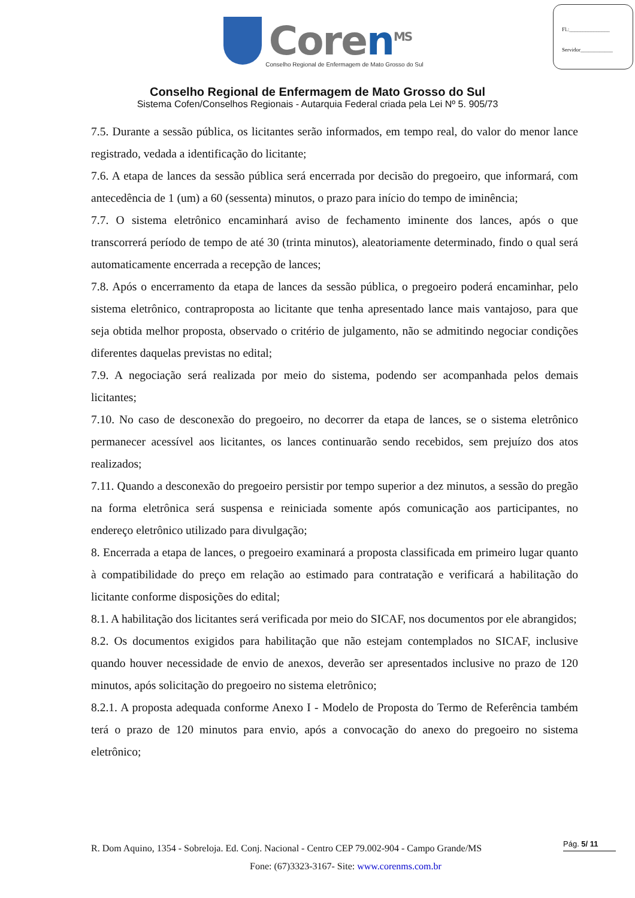Fl.:_______________
Servidor____________
Coren<sup>MS</sup>
Conselho Regional de Enfermagem de Mato Grosso do Sul
Conselho Regional de Enfermagem de Mato Grosso do Sul
Sistema Cofen/Conselhos Regionais - Autarquia Federal criada pela Lei Nº 5. 905/73
7.5. Durante a sessão pública, os licitantes serão informados, em tempo real, do valor do menor lance registrado, vedada a identificação do licitante;
7.6. A etapa de lances da sessão pública será encerrada por decisão do pregoeiro, que informará, com antecedência de 1 (um) a 60 (sessenta) minutos, o prazo para início do tempo de iminência;
7.7. O sistema eletrônico encaminhará aviso de fechamento iminente dos lances, após o que transcorrerá período de tempo de até 30 (trinta minutos), aleatoriamente determinado, findo o qual será automaticamente encerrada a recepção de lances;
7.8. Após o encerramento da etapa de lances da sessão pública, o pregoeiro poderá encaminhar, pelo sistema eletrônico, contraproposta ao licitante que tenha apresentado lance mais vantajoso, para que seja obtida melhor proposta, observado o critério de julgamento, não se admitindo negociar condições diferentes daquelas previstas no edital;
7.9. A negociação será realizada por meio do sistema, podendo ser acompanhada pelos demais licitantes;
7.10. No caso de desconexão do pregoeiro, no decorrer da etapa de lances, se o sistema eletrônico permanecer acessível aos licitantes, os lances continuarão sendo recebidos, sem prejuízo dos atos realizados;
7.11. Quando a desconexão do pregoeiro persistir por tempo superior a dez minutos, a sessão do pregão na forma eletrônica será suspensa e reiniciada somente após comunicação aos participantes, no endereço eletrônico utilizado para divulgação;
8. Encerrada a etapa de lances, o pregoeiro examinará a proposta classificada em primeiro lugar quanto à compatibilidade do preço em relação ao estimado para contratação e verificará a habilitação do licitante conforme disposições do edital;
8.1. A habilitação dos licitantes será verificada por meio do SICAF, nos documentos por ele abrangidos;
8.2. Os documentos exigidos para habilitação que não estejam contemplados no SICAF, inclusive quando houver necessidade de envio de anexos, deverão ser apresentados inclusive no prazo de 120 minutos, após solicitação do pregoeiro no sistema eletrônico;
8.2.1. A proposta adequada conforme Anexo I - Modelo de Proposta do Termo de Referência também terá o prazo de 120 minutos para envio, após a convocação do anexo do pregoeiro no sistema eletrônico;
R. Dom Aquino, 1354 - Sobreloja. Ed. Conj. Nacional - Centro CEP 79.002-904 - Campo Grande/MS
Fone: (67)3323-3167- Site: www.corenms.com.br
Pág. 5/ 11